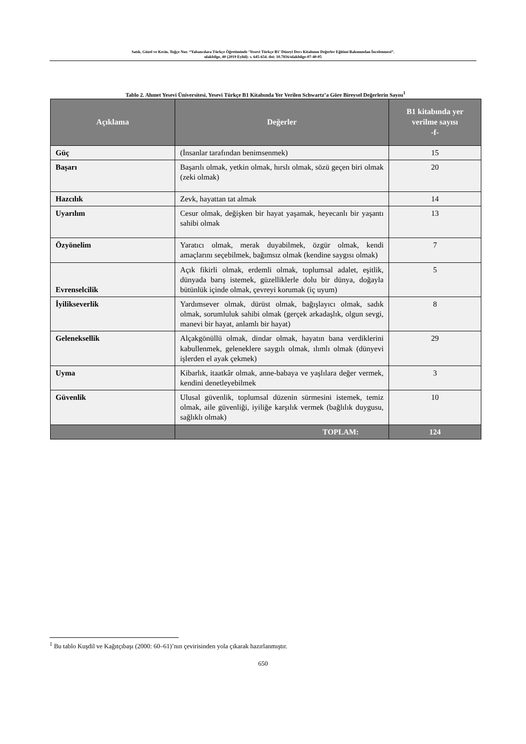Satık, Güzel ve Kesin, Tuğçe Nur. “Yabancılara Türkçe Öğretiminde ‘Yesevi Türkçe B1’ Düzeyi Ders Kitabının Değerler Eğitimi Bakımından İncelenmesi”.
ulakbilge, 40 (2019 Eylül): s. 645-654. doi: 10.7816/ulakbilge-07-40-05
Tablo 2. Ahmet Yesevi Üniversitesi, Yesevi Türkçe B1 Kitabında Yer Verilen Schwartz’a Göre Bireysel Değerlerin Sayısı<sup>1</sup>
| Açıklama | Değerler | B1 kitabında yer verilme sayısı -f- |
| --- | --- | --- |
| Güç | (İnsanlar tarafından benimsenmek) | 15 |
| Başarı | Başarılı olmak, yetkin olmak, hırslı olmak, sözü geçen biri olmak (zeki olmak) | 20 |
| Hazcılık | Zevk, hayattan tat almak | 14 |
| Uyarılım | Cesur olmak, değişken bir hayat yaşamak, heyecanlı bir yaşantı sahibi olmak | 13 |
| Özyönelim | Yaratıcı olmak, merak duyabilmek, özgür olmak, kendi amaçlarını seçebilmek, bağımsız olmak (kendine saygısı olmak) | 7 |
| Evrenselcilik | Açık fikirli olmak, erdemli olmak, toplumsal adalet, eşitlik, dünyada barış istemek, güzelliklerle dolu bir dünya, doğayla bütünlük içinde olmak, çevreyi korumak (iç uyum) | 5 |
| İyilikseverlik | Yardımsever olmak, dürüst olmak, bağışlayıcı olmak, sadık olmak, sorumluluk sahibi olmak (gerçek arkadaşlık, olgun sevgi, manevi bir hayat, anlamlı bir hayat) | 8 |
| Geleneksellik | Alçakgönüllü olmak, dindar olmak, hayatın bana verdiklerini kabullenmek, geleneklere saygılı olmak, ılımlı olmak (dünyevi işlerden el ayak çekmek) | 29 |
| Uyma | Kibarlık, itaatkâr olmak, anne-babaya ve yaşlılara değer vermek, kendini denetleyebilmek | 3 |
| Güvenlik | Ulusal güvenlik, toplumsal düzenin sürmesini istemek, temiz olmak, aile güvenliği, iyiliğe karşılık vermek (bağlılık duygusu, sağlıklı olmak) | 10 |
| | TOPLAM: | 124 |
<sup>1</sup> Bu tablo Kuşdil ve Kağıtçıbaşı (2000: 60–61)’nın çevirisinden yola çıkarak hazırlanmıştır.
650